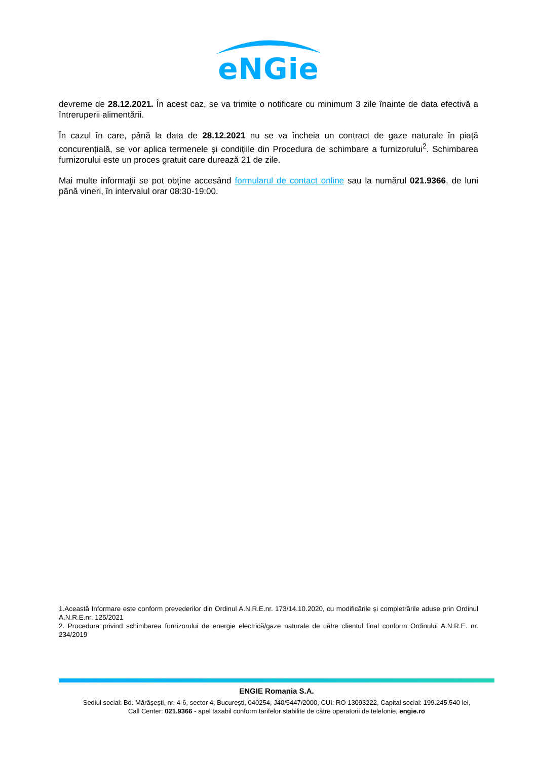eNGie
devreme de 28.12.2021. În acest caz, se va trimite o notificare cu minimum 3 zile înainte de data efectivă a întreruperii alimentării.
În cazul în care, până la data de 28.12.2021 nu se va încheia un contract de gaze naturale în piață concurențială, se vor aplica termenele și condițiile din Procedura de schimbare a furnizorului<sup>2</sup>. Schimbarea furnizorului este un proces gratuit care durează 21 de zile.
Mai multe informaţii se pot obține accesând formularul de contact online sau la numărul 021.9366, de luni până vineri, în intervalul orar 08:30-19:00.
1.Această Informare este conform prevederilor din Ordinul A.N.R.E.nr. 173/14.10.2020, cu modificările și completrările aduse prin Ordinul A.N.R.E.nr. 125/2021
2. Procedura privind schimbarea furnizorului de energie electrică/gaze naturale de către clientul final conform Ordinului A.N.R.E. nr. 234/2019
ENGIE Romania S.A.
Sediul social: Bd. Mărășești, nr. 4-6, sector 4, București, 040254, J40/5447/2000, CUI: RO 13093222, Capital social: 199.245.540 lei,
Call Center: 021.9366 - apel taxabil conform tarifelor stabilite de către operatorii de telefonie, engie.ro